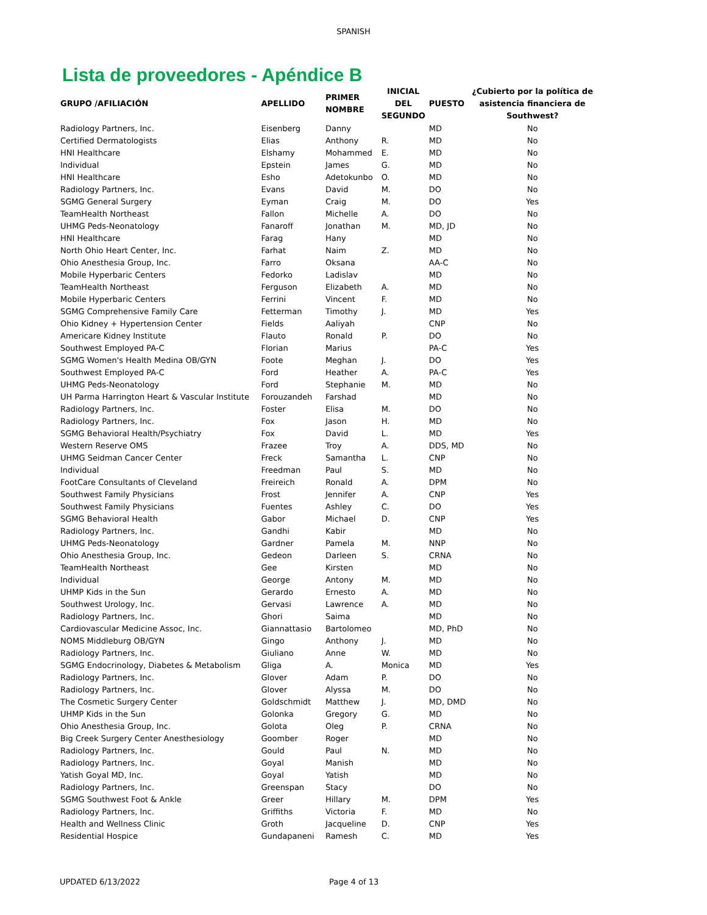SPANISH
Lista de proveedores - Apéndice B
| GRUPO /AFILIACIÓN | APELLIDO | PRIMER NOMBRE | INICIAL DEL SEGUNDO | PUESTO | ¿Cubierto por la política de asistencia financiera de Southwest? |
| --- | --- | --- | --- | --- | --- |
| Radiology Partners, Inc. | Eisenberg | Danny | | MD | No |
| Certified Dermatologists | Elias | Anthony | R. | MD | No |
| HNI Healthcare | Elshamy | Mohammed | E. | MD | No |
| Individual | Epstein | James | G. | MD | No |
| HNI Healthcare | Esho | Adetokunbo | O. | MD | No |
| Radiology Partners, Inc. | Evans | David | M. | DO | No |
| SGMG General Surgery | Eyman | Craig | M. | DO | Yes |
| TeamHealth Northeast | Fallon | Michelle | A. | DO | No |
| UHMG Peds-Neonatology | Fanaroff | Jonathan | M. | MD, JD | No |
| HNI Healthcare | Farag | Hany | | MD | No |
| North Ohio Heart Center, Inc. | Farhat | Naim | Z. | MD | No |
| Ohio Anesthesia Group, Inc. | Farro | Oksana | | AA-C | No |
| Mobile Hyperbaric Centers | Fedorko | Ladislav | | MD | No |
| TeamHealth Northeast | Ferguson | Elizabeth | A. | MD | No |
| Mobile Hyperbaric Centers | Ferrini | Vincent | F. | MD | No |
| SGMG Comprehensive Family Care | Fetterman | Timothy | J. | MD | Yes |
| Ohio Kidney + Hypertension Center | Fields | Aaliyah | | CNP | No |
| Americare Kidney Institute | Flauto | Ronald | P. | DO | No |
| Southwest Employed PA-C | Florian | Marius | | PA-C | Yes |
| SGMG Women's Health Medina OB/GYN | Foote | Meghan | J. | DO | Yes |
| Southwest Employed PA-C | Ford | Heather | A. | PA-C | Yes |
| UHMG Peds-Neonatology | Ford | Stephanie | M. | MD | No |
| UH Parma Harrington Heart & Vascular Institute | Forouzandeh | Farshad | | MD | No |
| Radiology Partners, Inc. | Foster | Elisa | M. | DO | No |
| Radiology Partners, Inc. | Fox | Jason | H. | MD | No |
| SGMG Behavioral Health/Psychiatry | Fox | David | L. | MD | Yes |
| Western Reserve OMS | Frazee | Troy | A. | DDS, MD | No |
| UHMG Seidman Cancer Center | Freck | Samantha | L. | CNP | No |
| Individual | Freedman | Paul | S. | MD | No |
| FootCare Consultants of Cleveland | Freireich | Ronald | A. | DPM | No |
| Southwest Family Physicians | Frost | Jennifer | A. | CNP | Yes |
| Southwest Family Physicians | Fuentes | Ashley | C. | DO | Yes |
| SGMG Behavioral Health | Gabor | Michael | D. | CNP | Yes |
| Radiology Partners, Inc. | Gandhi | Kabir | | MD | No |
| UHMG Peds-Neonatology | Gardner | Pamela | M. | NNP | No |
| Ohio Anesthesia Group, Inc. | Gedeon | Darleen | S. | CRNA | No |
| TeamHealth Northeast | Gee | Kirsten | | MD | No |
| Individual | George | Antony | M. | MD | No |
| UHMP Kids in the Sun | Gerardo | Ernesto | A. | MD | No |
| Southwest Urology, Inc. | Gervasi | Lawrence | A. | MD | No |
| Radiology Partners, Inc. | Ghori | Saima | | MD | No |
| Cardiovascular Medicine Assoc, Inc. | Giannattasio | Bartolomeo | | MD, PhD | No |
| NOMS Middleburg OB/GYN | Gingo | Anthony | J. | MD | No |
| Radiology Partners, Inc. | Giuliano | Anne | W. | MD | No |
| SGMG Endocrinology, Diabetes & Metabolism | Gliga | A. | Monica | MD | Yes |
| Radiology Partners, Inc. | Glover | Adam | P. | DO | No |
| Radiology Partners, Inc. | Glover | Alyssa | M. | DO | No |
| The Cosmetic Surgery Center | Goldschmidt | Matthew | J. | MD, DMD | No |
| UHMP Kids in the Sun | Golonka | Gregory | G. | MD | No |
| Ohio Anesthesia Group, Inc. | Golota | Oleg | P. | CRNA | No |
| Big Creek Surgery Center Anesthesiology | Goomber | Roger | | MD | No |
| Radiology Partners, Inc. | Gould | Paul | N. | MD | No |
| Radiology Partners, Inc. | Goyal | Manish | | MD | No |
| Yatish Goyal MD, Inc. | Goyal | Yatish | | MD | No |
| Radiology Partners, Inc. | Greenspan | Stacy | | DO | No |
| SGMG Southwest Foot & Ankle | Greer | Hillary | M. | DPM | Yes |
| Radiology Partners, Inc. | Griffiths | Victoria | F. | MD | No |
| Health and Wellness Clinic | Groth | Jacqueline | D. | CNP | Yes |
| Residential Hospice | Gundapaneni | Ramesh | C. | MD | Yes |
UPDATED 6/13/2022 Page 4 of 13